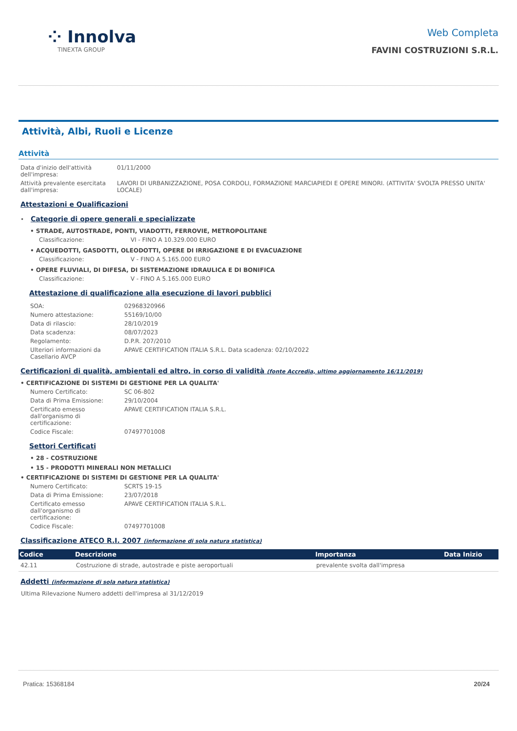⁘ Innolva
TINEXTA GROUP
Web Completa
FAVINI COSTRUZIONI S.R.L.
Attività, Albi, Ruoli e Licenze
Attività
| Data d'inizio dell'attività dell'impresa: | 01/11/2000 |
| Attività prevalente esercitata dall'impresa: | LAVORI DI URBANIZZAZIONE, POSA CORDOLI, FORMAZIONE MARCIAPIEDI E OPERE MINORI. (ATTIVITA' SVOLTA PRESSO UNITA' LOCALE) |
Attestazioni e Qualificazioni
•
Categorie di opere generali e specializzate
• STRADE, AUTOSTRADE, PONTI, VIADOTTI, FERROVIE, METROPOLITANE
| Classificazione: | VI - FINO A 10.329.000 EURO |
• ACQUEDOTTI, GASDOTTI, OLEODOTTI, OPERE DI IRRIGAZIONE E DI EVACUAZIONE
| Classificazione: | V - FINO A 5.165.000 EURO |
• OPERE FLUVIALI, DI DIFESA, DI SISTEMAZIONE IDRAULICA E DI BONIFICA
| Classificazione: | V - FINO A 5.165.000 EURO |
Attestazione di qualificazione alla esecuzione di lavori pubblici
| SOA: | 02968320966 |
| Numero attestazione: | 55169/10/00 |
| Data di rilascio: | 28/10/2019 |
| Data scadenza: | 08/07/2023 |
| Regolamento: | D.P.R. 207/2010 |
| Ulteriori informazioni da Casellario AVCP | APAVE CERTIFICATION ITALIA S.R.L. Data scadenza: 02/10/2022 |
Certificazioni di qualità, ambientali ed altro, in corso di validità (fonte Accredia, ultimo aggiornamento 16/11/2019)
• CERTIFICAZIONE DI SISTEMI DI GESTIONE PER LA QUALITA'
| Numero Certificato: | SC 06-802 |
| Data di Prima Emissione: | 29/10/2004 |
| Certificato emesso dall'organismo di certificazione: | APAVE CERTIFICATION ITALIA S.R.L. |
| Codice Fiscale: | 07497701008 |
Settori Certificati
• 28 - COSTRUZIONE
• 15 - PRODOTTI MINERALI NON METALLICI
• CERTIFICAZIONE DI SISTEMI DI GESTIONE PER LA QUALITA'
| Numero Certificato: | SCRTS 19-15 |
| Data di Prima Emissione: | 23/07/2018 |
| Certificato emesso dall'organismo di certificazione: | APAVE CERTIFICATION ITALIA S.R.L. |
| Codice Fiscale: | 07497701008 |
Classificazione ATECO R.I. 2007 (informazione di sola natura statistica)
| Codice | Descrizione | Importanza | Data Inizio |
| --- | --- | --- | --- |
| 42.11 | Costruzione di strade, autostrade e piste aeroportuali | prevalente svolta dall'impresa | |
Addetti (informazione di sola natura statistica)
Ultima Rilevazione Numero addetti dell'impresa al 31/12/2019
Pratica: 15368184 20/24